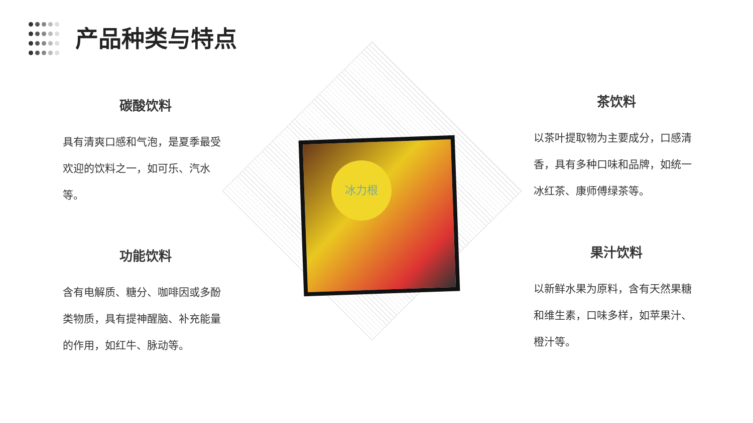产品种类与特点
冰力根
碳酸饮料
具有清爽口感和气泡，是夏季最受欢迎的饮料之一，如可乐、汽水等。
功能饮料
含有电解质、糖分、咖啡因或多酚类物质，具有提神醒脑、补充能量的作用，如红牛、脉动等。
茶饮料
以茶叶提取物为主要成分，口感清香，具有多种口味和品牌，如统一冰红茶、康师傅绿茶等。
果汁饮料
以新鲜水果为原料，含有天然果糖和维生素，口味多样，如苹果汁、橙汁等。